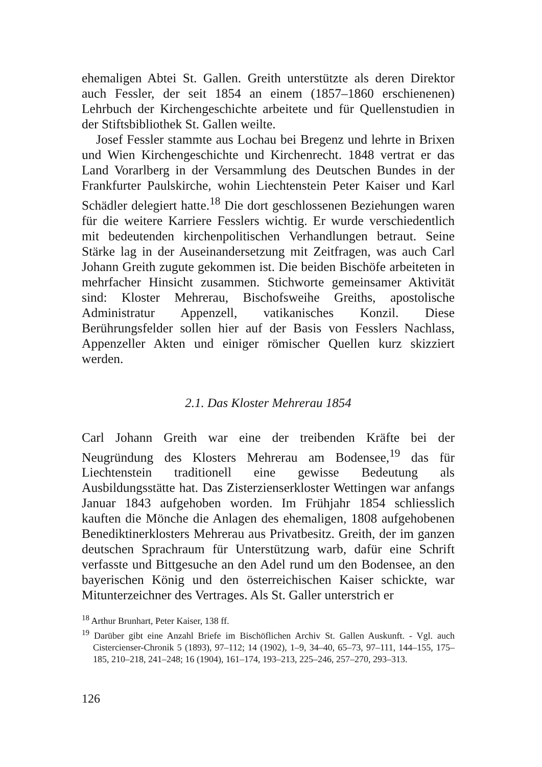ehemaligen Abtei St. Gallen. Greith unterstützte als deren Direktor auch Fessler, der seit 1854 an einem (1857–1860 erschienenen) Lehrbuch der Kirchengeschichte arbeitete und für Quellenstudien in der Stiftsbibliothek St. Gallen weilte.
Josef Fessler stammte aus Lochau bei Bregenz und lehrte in Brixen und Wien Kirchengeschichte und Kirchenrecht. 1848 vertrat er das Land Vorarlberg in der Versammlung des Deutschen Bundes in der Frankfurter Paulskirche, wohin Liechtenstein Peter Kaiser und Karl Schädler delegiert hatte.<sup>18</sup> Die dort geschlossenen Beziehungen waren für die weitere Karriere Fesslers wichtig. Er wurde verschiedentlich mit bedeutenden kirchenpolitischen Verhandlungen betraut. Seine Stärke lag in der Auseinandersetzung mit Zeitfragen, was auch Carl Johann Greith zugute gekommen ist. Die beiden Bischöfe arbeiteten in mehrfacher Hinsicht zusammen. Stichworte gemeinsamer Aktivität sind: Kloster Mehrerau, Bischofsweihe Greiths, apostolische Administratur Appenzell, vatikanisches Konzil. Diese Berührungsfelder sollen hier auf der Basis von Fesslers Nachlass, Appenzeller Akten und einiger römischer Quellen kurz skizziert werden.
2.1. Das Kloster Mehrerau 1854
Carl Johann Greith war eine der treibenden Kräfte bei der Neugründung des Klosters Mehrerau am Bodensee,<sup>19</sup> das für Liechtenstein traditionell eine gewisse Bedeutung als Ausbildungsstätte hat. Das Zisterzienserkloster Wettingen war anfangs Januar 1843 aufgehoben worden. Im Frühjahr 1854 schliesslich kauften die Mönche die Anlagen des ehemaligen, 1808 aufgehobenen Benediktinerklosters Mehrerau aus Privatbesitz. Greith, der im ganzen deutschen Sprachraum für Unterstützung warb, dafür eine Schrift verfasste und Bittgesuche an den Adel rund um den Bodensee, an den bayerischen König und den österreichischen Kaiser schickte, war Mitunterzeichner des Vertrages. Als St. Galler unterstrich er
<sup>18</sup> Arthur Brunhart, Peter Kaiser, 138 ff.
<sup>19</sup> Darüber gibt eine Anzahl Briefe im Bischöflichen Archiv St. Gallen Auskunft. - Vgl. auch Cistercienser-Chronik 5 (1893), 97–112; 14 (1902), 1–9, 34–40, 65–73, 97–111, 144–155, 175–185, 210–218, 241–248; 16 (1904), 161–174, 193–213, 225–246, 257–270, 293–313.
126